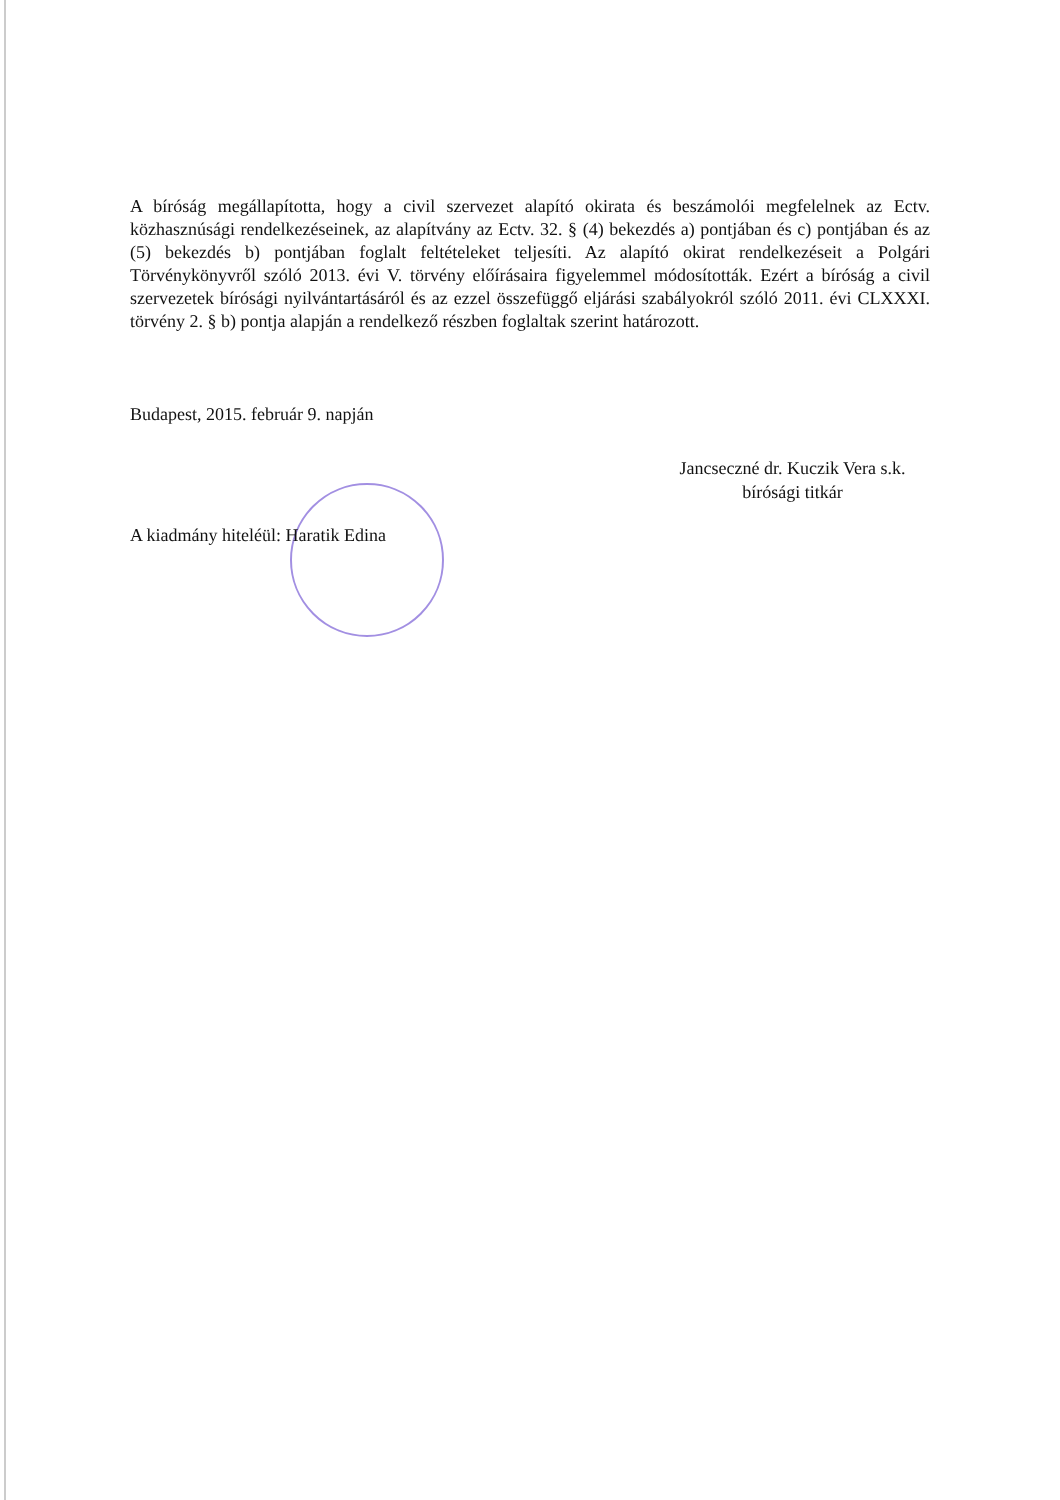A bíróság megállapította, hogy a civil szervezet alapító okirata és beszámolói megfelelnek az Ectv. közhasznúsági rendelkezéseinek, az alapítvány az Ectv. 32. § (4) bekezdés a) pontjában és c) pontjában és az (5) bekezdés b) pontjában foglalt feltételeket teljesíti. Az alapító okirat rendelkezéseit a Polgári Törvénykönyvről szóló 2013. évi V. törvény előírásaira figyelemmel módosították. Ezért a bíróság a civil szervezetek bírósági nyilvántartásáról és az ezzel összefüggő eljárási szabályokról szóló 2011. évi CLXXXI. törvény 2. § b) pontja alapján a rendelkező részben foglaltak szerint határozott.
Budapest, 2015. február 9. napján
Jancseczné dr. Kuczik Vera s.k.
bírósági titkár
A kiadmány hiteléül: Haratik Edina